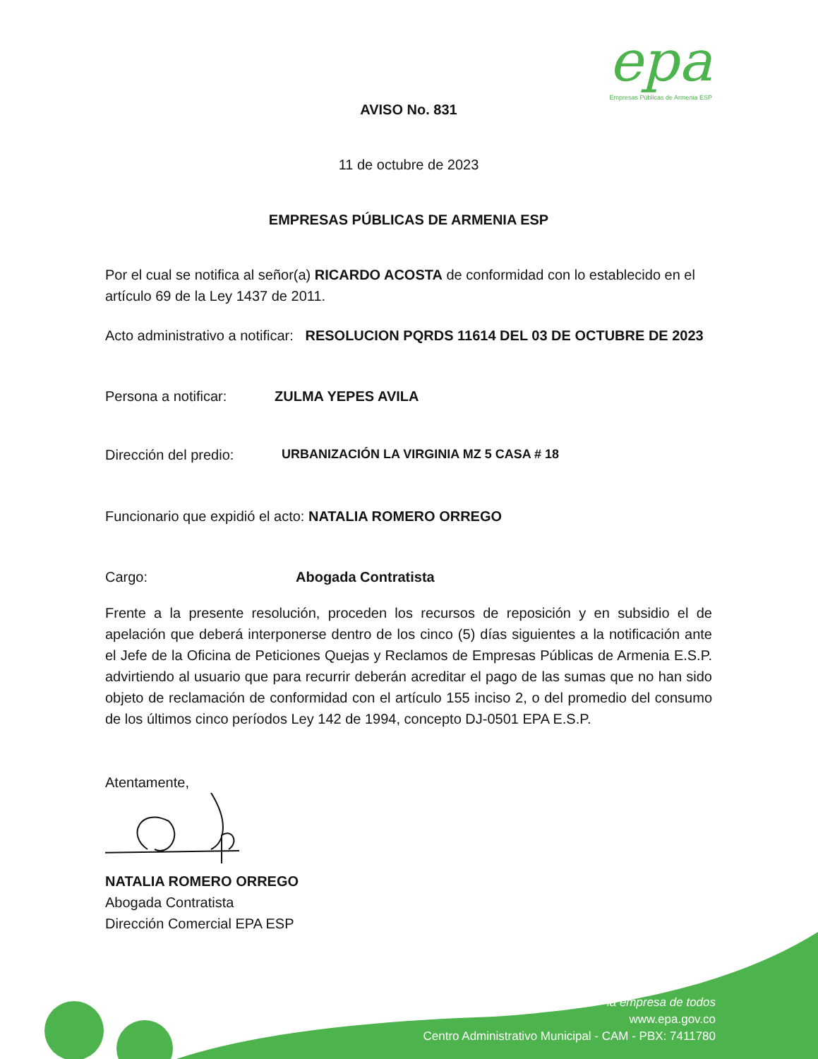epa
Empresas Públicas de Armenia ESP
AVISO No. 831
11 de octubre de 2023
EMPRESAS PÚBLICAS DE ARMENIA ESP
Por el cual se notifica al señor(a) RICARDO ACOSTA de conformidad con lo establecido en el artículo 69 de la Ley 1437 de 2011.
Acto administrativo a notificar: RESOLUCION PQRDS 11614 DEL 03 DE OCTUBRE DE 2023
Persona a notificar: ZULMA YEPES AVILA
Dirección del predio: URBANIZACIÓN LA VIRGINIA MZ 5 CASA # 18
Funcionario que expidió el acto: NATALIA ROMERO ORREGO
Cargo: Abogada Contratista
Frente a la presente resolución, proceden los recursos de reposición y en subsidio el de apelación que deberá interponerse dentro de los cinco (5) días siguientes a la notificación ante el Jefe de la Oficina de Peticiones Quejas y Reclamos de Empresas Públicas de Armenia E.S.P. advirtiendo al usuario que para recurrir deberán acreditar el pago de las sumas que no han sido objeto de reclamación de conformidad con el artículo 155 inciso 2, o del promedio del consumo de los últimos cinco períodos Ley 142 de 1994, concepto DJ-0501 EPA E.S.P.
Atentamente,
NATALIA ROMERO ORREGO
Abogada Contratista
Dirección Comercial EPA ESP
la empresa de todos
www.epa.gov.co
Centro Administrativo Municipal - CAM - PBX: 7411780